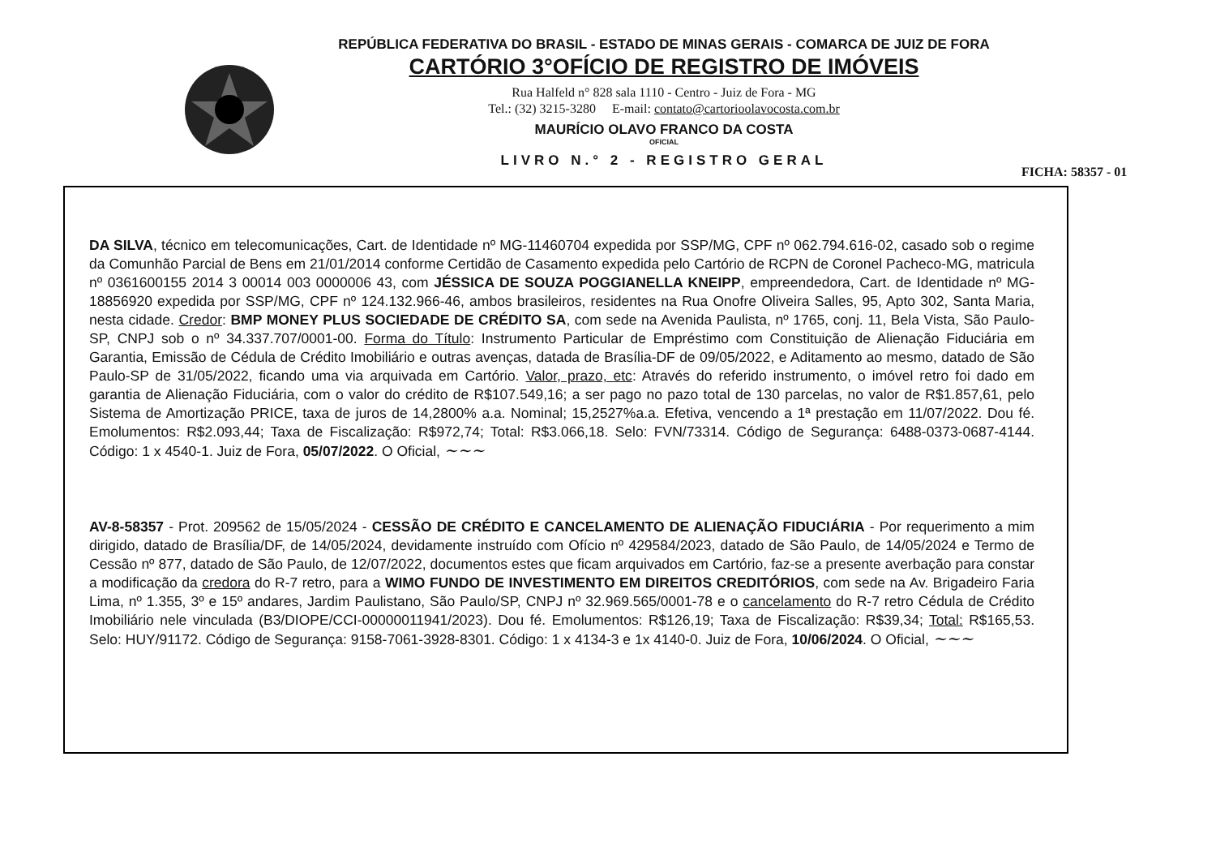REPÚBLICA FEDERATIVA DO BRASIL - ESTADO DE MINAS GERAIS - COMARCA DE JUIZ DE FORA
CARTÓRIO 3°OFÍCIO DE REGISTRO DE IMÓVEIS
Rua Halfeld n° 828 sala 1110 - Centro - Juiz de Fora - MG
Tel.: (32) 3215-3280 E-mail: contato@cartorioolavocosta.com.br
MAURÍCIO OLAVO FRANCO DA COSTA
OFICIAL
LIVRO N.° 2 - REGISTRO GERAL
FICHA: 58357 - 01
DA SILVA, técnico em telecomunicações, Cart. de Identidade nº MG-11460704 expedida por SSP/MG, CPF nº 062.794.616-02, casado sob o regime da Comunhão Parcial de Bens em 21/01/2014 conforme Certidão de Casamento expedida pelo Cartório de RCPN de Coronel Pacheco-MG, matricula nº 0361600155 2014 3 00014 003 0000006 43, com JÉSSICA DE SOUZA POGGIANELLA KNEIPP, empreendedora, Cart. de Identidade nº MG-18856920 expedida por SSP/MG, CPF nº 124.132.966-46, ambos brasileiros, residentes na Rua Onofre Oliveira Salles, 95, Apto 302, Santa Maria, nesta cidade. Credor: BMP MONEY PLUS SOCIEDADE DE CRÉDITO SA, com sede na Avenida Paulista, nº 1765, conj. 11, Bela Vista, São Paulo-SP, CNPJ sob o nº 34.337.707/0001-00. Forma do Título: Instrumento Particular de Empréstimo com Constituição de Alienação Fiduciária em Garantia, Emissão de Cédula de Crédito Imobiliário e outras avenças, datada de Brasília-DF de 09/05/2022, e Aditamento ao mesmo, datado de São Paulo-SP de 31/05/2022, ficando uma via arquivada em Cartório. Valor, prazo, etc: Através do referido instrumento, o imóvel retro foi dado em garantia de Alienação Fiduciária, com o valor do crédito de R$107.549,16; a ser pago no pazo total de 130 parcelas, no valor de R$1.857,61, pelo Sistema de Amortização PRICE, taxa de juros de 14,2800% a.a. Nominal; 15,2527%a.a. Efetiva, vencendo a 1ª prestação em 11/07/2022. Dou fé. Emolumentos: R$2.093,44; Taxa de Fiscalização: R$972,74; Total: R$3.066,18. Selo: FVN/73314. Código de Segurança: 6488-0373-0687-4144. Código: 1 x 4540-1. Juiz de Fora, 05/07/2022. O Oficial, ~~~
AV-8-58357 - Prot. 209562 de 15/05/2024 - CESSÃO DE CRÉDITO E CANCELAMENTO DE ALIENAÇÃO FIDUCIÁRIA - Por requerimento a mim dirigido, datado de Brasília/DF, de 14/05/2024, devidamente instruído com Ofício nº 429584/2023, datado de São Paulo, de 14/05/2024 e Termo de Cessão nº 877, datado de São Paulo, de 12/07/2022, documentos estes que ficam arquivados em Cartório, faz-se a presente averbação para constar a modificação da credora do R-7 retro, para a WIMO FUNDO DE INVESTIMENTO EM DIREITOS CREDITÓRIOS, com sede na Av. Brigadeiro Faria Lima, nº 1.355, 3º e 15º andares, Jardim Paulistano, São Paulo/SP, CNPJ nº 32.969.565/0001-78 e o cancelamento do R-7 retro Cédula de Crédito Imobiliário nele vinculada (B3/DIOPE/CCI-00000011941/2023). Dou fé. Emolumentos: R$126,19; Taxa de Fiscalização: R$39,34; Total: R$165,53. Selo: HUY/91172. Código de Segurança: 9158-7061-3928-8301. Código: 1 x 4134-3 e 1x 4140-0. Juiz de Fora, 10/06/2024. O Oficial, ~~~